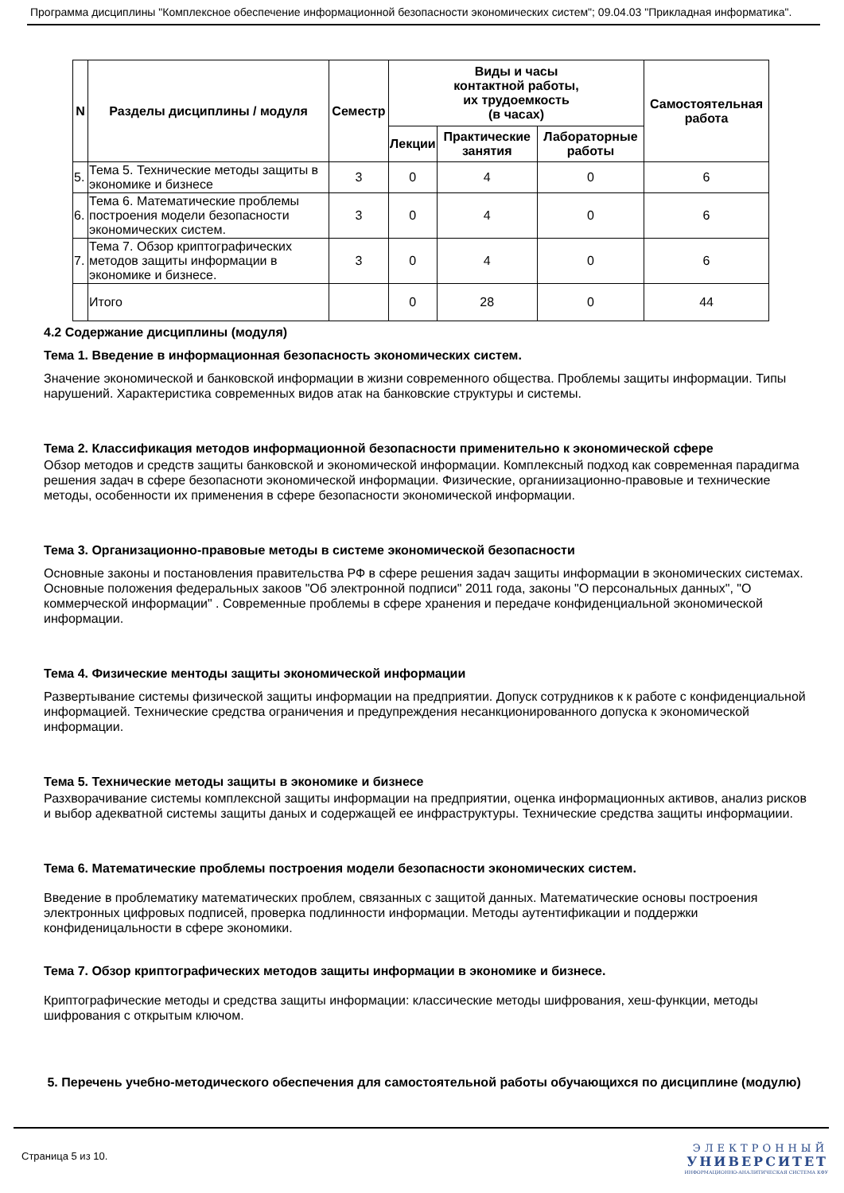Программа дисциплины "Комплексное обеспечение информационной безопасности экономических систем"; 09.04.03 "Прикладная информатика".
| N | Разделы дисциплины / модуля | Семестр | Виды и часы контактной работы, их трудоемкость (в часах) | | | Самостоятельная работа |
| --- | --- | --- | --- | --- | --- | --- |
| | | | Лекции | Практические занятия | Лабораторные работы | |
| 5. | Тема 5. Технические методы защиты в экономике и бизнесе | 3 | 0 | 4 | 0 | 6 |
| 6. | Тема 6. Математические проблемы построения модели безопасности экономических систем. | 3 | 0 | 4 | 0 | 6 |
| 7. | Тема 7. Обзор криптографических методов защиты информации в экономике и бизнесе. | 3 | 0 | 4 | 0 | 6 |
| | Итого | | 0 | 28 | 0 | 44 |
4.2 Содержание дисциплины (модуля)
Тема 1. Введение в информационная безопасность экономических систем.
Значение экономической и банковской информации в жизни современного общества. Проблемы защиты информации. Типы нарушений. Характеристика современных видов атак на банковские структуры и системы.
Тема 2. Классификация методов информационной безопасности применительно к экономической сфере
Обзор методов и средств защиты банковской и экономической информации. Комплексный подход как современная парадигма решения задач в сфере безопасноти экономической информации. Физические, органиизационно-правовые и технические методы, особенности их применения в сфере безопасности экономической информации.
Тема 3. Организационно-правовые методы в системе экономической безопасности
Основные законы и постановления правительства РФ в сфере решения задач защиты информации в экономических системах. Основные положения федеральных закоов "Об электронной подписи" 2011 года, законы "О персональных данных", "О коммерческой информации" . Современные проблемы в сфере хранения и передаче конфиденциальной экономической информации.
Тема 4. Физические ментоды защиты экономической информации
Развертывание системы физической защиты информации на предприятии. Допуск сотрудников к к работе с конфиденциальной информацией. Технические средства ограничения и предупреждения несанкционированного допуска к экономической информации.
Тема 5. Технические методы защиты в экономике и бизнесе
Разхворачивание системы комплексной защиты информации на предприятии, оценка информационных активов, анализ рисков и выбор адекватной системы защиты даных и содержащей ее инфраструктуры. Технические средства защиты информациии.
Тема 6. Математические проблемы построения модели безопасности экономических систем.
Введение в проблематику математических проблем, связанных с защитой данных. Математические основы построения электронных цифровых подписей, проверка подлинности информации. Методы аутентификации и поддержки конфиденицальности в сфере экономики.
Тема 7. Обзор криптографических методов защиты информации в экономике и бизнесе.
Криптографические методы и средства защиты информации: классические методы шифрования, хеш-функции, методы шифрования с открытым ключом.
5. Перечень учебно-методического обеспечения для самостоятельной работы обучающихся по дисциплине (модулю)
Страница 5 из 10.
ЭЛЕКТРОННЫЙ
УНИВЕРСИТЕТ
ИНФОРМАЦИОННО-АНАЛИТИЧЕСКАЯ СИСТЕМА КФУ